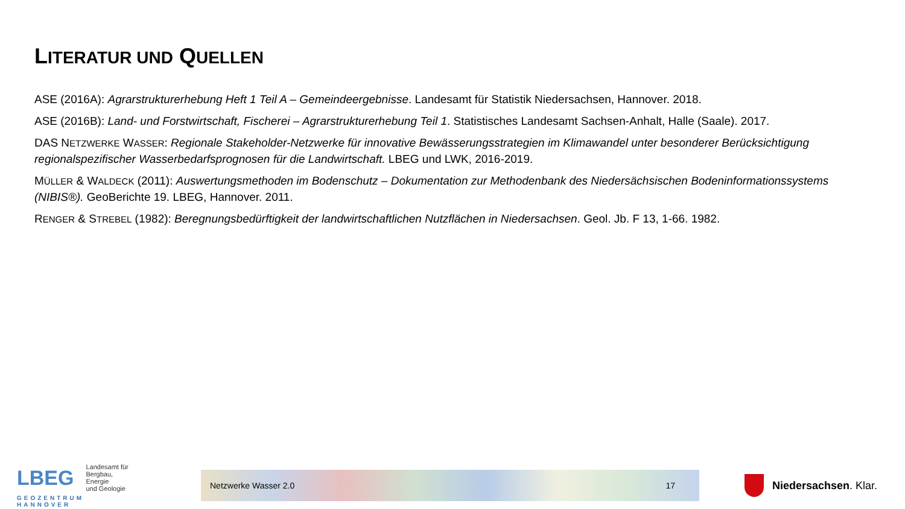LITERATUR UND QUELLEN
ASE (2016A): Agrarstrukturerhebung Heft 1 Teil A – Gemeindeergebnisse. Landesamt für Statistik Niedersachsen, Hannover. 2018.
ASE (2016B): Land- und Forstwirtschaft, Fischerei – Agrarstrukturerhebung Teil 1. Statistisches Landesamt Sachsen-Anhalt, Halle (Saale). 2017.
DAS NETZWERKE WASSER: Regionale Stakeholder-Netzwerke für innovative Bewässerungsstrategien im Klimawandel unter besonderer Berücksichtigung regionalspezifischer Wasserbedarfsprognosen für die Landwirtschaft. LBEG und LWK, 2016-2019.
MÜLLER & WALDECK (2011): Auswertungsmethoden im Bodenschutz – Dokumentation zur Methodenbank des Niedersächsischen Bodeninformationssystems (NIBIS®). GeoBerichte 19. LBEG, Hannover. 2011.
RENGER & STREBEL (1982): Beregnungsbedürftigkeit der landwirtschaftlichen Nutzflächen in Niedersachsen. Geol. Jb. F 13, 1-66. 1982.
LBEG
Landesamt für
Bergbau, Energie
und Geologie
GEOZENTRUM HANNOVER
Netzwerke Wasser 2.0 17
Niedersachsen. Klar.